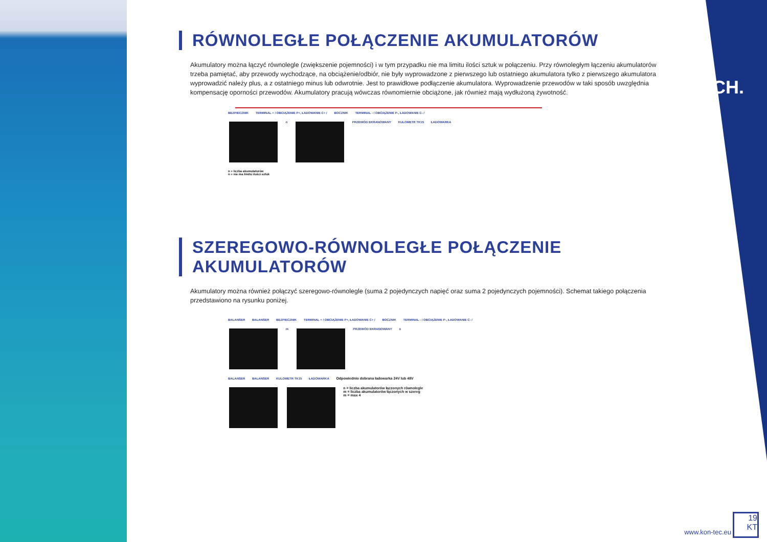TECH.
RÓWNOLEGŁE POŁĄCZENIE AKUMULATORÓW
Akumulatory można łączyć równolegle (zwiększenie pojemności) i w tym przypadku nie ma limitu ilości sztuk w połączeniu. Przy równoległym łączeniu akumulatorów trzeba pamiętać, aby przewody wychodzące, na obciążenie/odbiór, nie były wyprowadzone z pierwszego lub ostatniego akumulatora tylko z pierwszego akumulatora wyprowadzić należy plus, a z ostatniego minus lub odwrotnie. Jest to prawidłowe podłączenie akumulatora. Wyprowadzenie przewodów w taki sposób uwzględnia kompensację oporności przewodów. Akumulatory pracują wówczas równomiernie obciążone, jak również mają wydłużoną żywotność.
BEZPIECZNIK TERMINAL + / OBCIĄŻENIE P+, ŁADOWANIE C+ / BOCZNIK TERMINAL - / OBCIĄŻENIE P-, ŁADOWANIE C- /
n PRZEWÓD EKRANOWANY KULOMETR TK15 ŁADOWARKA
n = liczba akumulatorów
n = nie ma limitu ilości sztuk
SZEREGOWO-RÓWNOLEGŁE POŁĄCZENIE AKUMULATORÓW
Akumulatory można również połączyć szeregowo-równolegle (suma 2 pojedynczych napięć oraz suma 2 pojedynczych pojemności). Schemat takiego połączenia przedstawiono na rysunku poniżej.
BALANSER BALANSER BEZPIECZNIK TERMINAL + / OBCIĄŻENIE P+, ŁADOWANIE C+ / BOCZNIK TERMINAL - / OBCIĄŻENIE P-, ŁADOWANIE C- /
m PRZEWÓD EKRANOWANY n
BALANSER BALANSER KULOMETR TK15 ŁADOWARKA Odpowiednio dobrana ładowarka 24V lub 48V
n = liczba akumulatorów łączonych równolegle
m = liczba akumulatorów łączonych w szereg
m = max 4
www.kon-tec.eu
19
KT